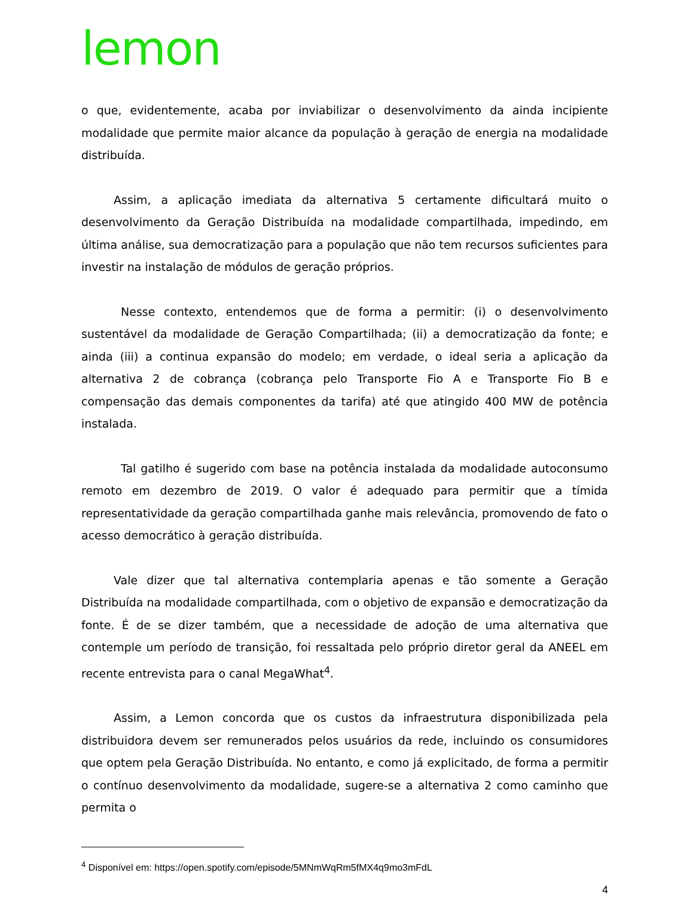lemon
o que, evidentemente, acaba por inviabilizar o desenvolvimento da ainda incipiente modalidade que permite maior alcance da população à geração de energia na modalidade distribuída.
Assim, a aplicação imediata da alternativa 5 certamente dificultará muito o desenvolvimento da Geração Distribuída na modalidade compartilhada, impedindo, em última análise, sua democratização para a população que não tem recursos suficientes para investir na instalação de módulos de geração próprios.
Nesse contexto, entendemos que de forma a permitir: (i) o desenvolvimento sustentável da modalidade de Geração Compartilhada; (ii) a democratização da fonte; e ainda (iii) a continua expansão do modelo; em verdade, o ideal seria a aplicação da alternativa 2 de cobrança (cobrança pelo Transporte Fio A e Transporte Fio B e compensação das demais componentes da tarifa) até que atingido 400 MW de potência instalada.
Tal gatilho é sugerido com base na potência instalada da modalidade autoconsumo remoto em dezembro de 2019. O valor é adequado para permitir que a tímida representatividade da geração compartilhada ganhe mais relevância, promovendo de fato o acesso democrático à geração distribuída.
Vale dizer que tal alternativa contemplaria apenas e tão somente a Geração Distribuída na modalidade compartilhada, com o objetivo de expansão e democratização da fonte. É de se dizer também, que a necessidade de adoção de uma alternativa que contemple um período de transição, foi ressaltada pelo próprio diretor geral da ANEEL em recente entrevista para o canal MegaWhat<sup>4</sup>.
Assim, a Lemon concorda que os custos da infraestrutura disponibilizada pela distribuidora devem ser remunerados pelos usuários da rede, incluindo os consumidores que optem pela Geração Distribuída. No entanto, e como já explicitado, de forma a permitir o contínuo desenvolvimento da modalidade, sugere-se a alternativa 2 como caminho que permita o
<sup>4</sup> Disponível em: https://open.spotify.com/episode/5MNmWqRm5fMX4q9mo3mFdL
4